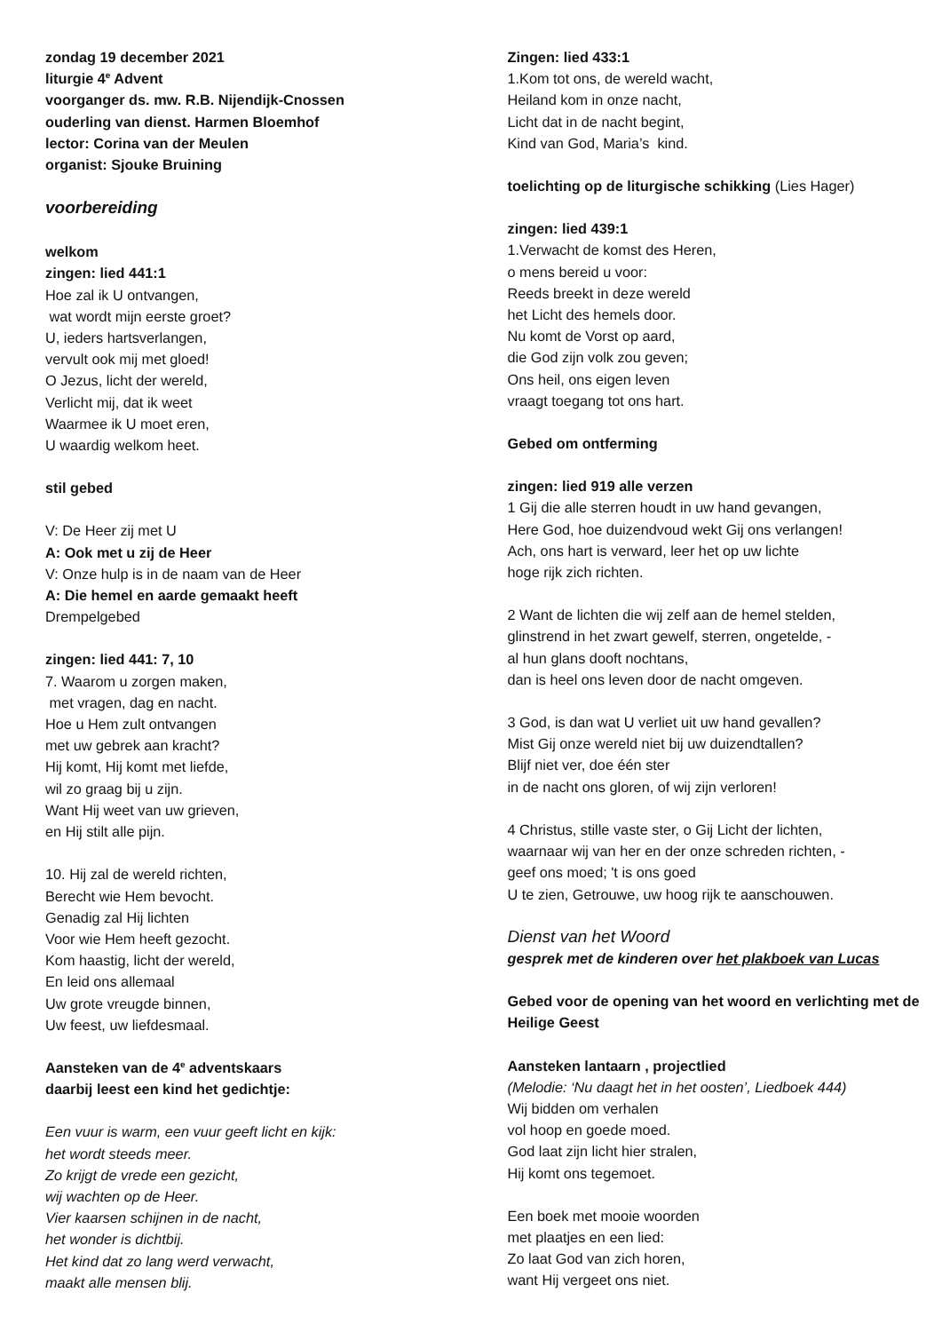zondag 19 december 2021
liturgie 4<sup>e</sup> Advent
voorganger ds. mw. R.B. Nijendijk-Cnossen
ouderling van dienst. Harmen Bloemhof
lector: Corina van der Meulen
organist: Sjouke Bruining
voorbereiding
welkom
zingen: lied 441:1
Hoe zal ik U ontvangen,
wat wordt mijn eerste groet?
U, ieders hartsverlangen,
vervult ook mij met gloed!
O Jezus, licht der wereld,
Verlicht mij, dat ik weet
Waarmee ik U moet eren,
U waardig welkom heet.
stil gebed
V: De Heer zij met U
A: Ook met u zij de Heer
V: Onze hulp is in de naam van de Heer
A: Die hemel en aarde gemaakt heeft
Drempelgebed
zingen: lied 441: 7, 10
7. Waarom u zorgen maken,
met vragen, dag en nacht.
Hoe u Hem zult ontvangen
met uw gebrek aan kracht?
Hij komt, Hij komt met liefde,
wil zo graag bij u zijn.
Want Hij weet van uw grieven,
en Hij stilt alle pijn.
10. Hij zal de wereld richten,
Berecht wie Hem bevocht.
Genadig zal Hij lichten
Voor wie Hem heeft gezocht.
Kom haastig, licht der wereld,
En leid ons allemaal
Uw grote vreugde binnen,
Uw feest, uw liefdesmaal.
Aansteken van de 4<sup>e</sup> adventskaars
daarbij leest een kind het gedichtje:
Een vuur is warm, een vuur geeft licht en kijk:
het wordt steeds meer.
Zo krijgt de vrede een gezicht,
wij wachten op de Heer.
Vier kaarsen schijnen in de nacht,
het wonder is dichtbij.
Het kind dat zo lang werd verwacht,
maakt alle mensen blij.
Zingen: lied 433:1
1.Kom tot ons, de wereld wacht,
Heiland kom in onze nacht,
Licht dat in de nacht begint,
Kind van God, Maria’s kind.
toelichting op de liturgische schikking (Lies Hager)
zingen: lied 439:1
1.Verwacht de komst des Heren,
o mens bereid u voor:
Reeds breekt in deze wereld
het Licht des hemels door.
Nu komt de Vorst op aard,
die God zijn volk zou geven;
Ons heil, ons eigen leven
vraagt toegang tot ons hart.
Gebed om ontferming
zingen: lied 919 alle verzen
1 Gij die alle sterren houdt in uw hand gevangen,
Here God, hoe duizendvoud wekt Gij ons verlangen!
Ach, ons hart is verward, leer het op uw lichte
hoge rijk zich richten.
2 Want de lichten die wij zelf aan de hemel stelden,
glinstrend in het zwart gewelf, sterren, ongetelde, -
al hun glans dooft nochtans,
dan is heel ons leven door de nacht omgeven.
3 God, is dan wat U verliet uit uw hand gevallen?
Mist Gij onze wereld niet bij uw duizendtallen?
Blijf niet ver, doe één ster
in de nacht ons gloren, of wij zijn verloren!
4 Christus, stille vaste ster, o Gij Licht der lichten,
waarnaar wij van her en der onze schreden richten, -
geef ons moed; 't is ons goed
U te zien, Getrouwe, uw hoog rijk te aanschouwen.
Dienst van het Woord
gesprek met de kinderen over het plakboek van Lucas
Gebed voor de opening van het woord en verlichting met de Heilige Geest
Aansteken lantaarn , projectlied
(Melodie: ‘Nu daagt het in het oosten’, Liedboek 444)
Wij bidden om verhalen
vol hoop en goede moed.
God laat zijn licht hier stralen,
Hij komt ons tegemoet.
Een boek met mooie woorden
met plaatjes en een lied:
Zo laat God van zich horen,
want Hij vergeet ons niet.